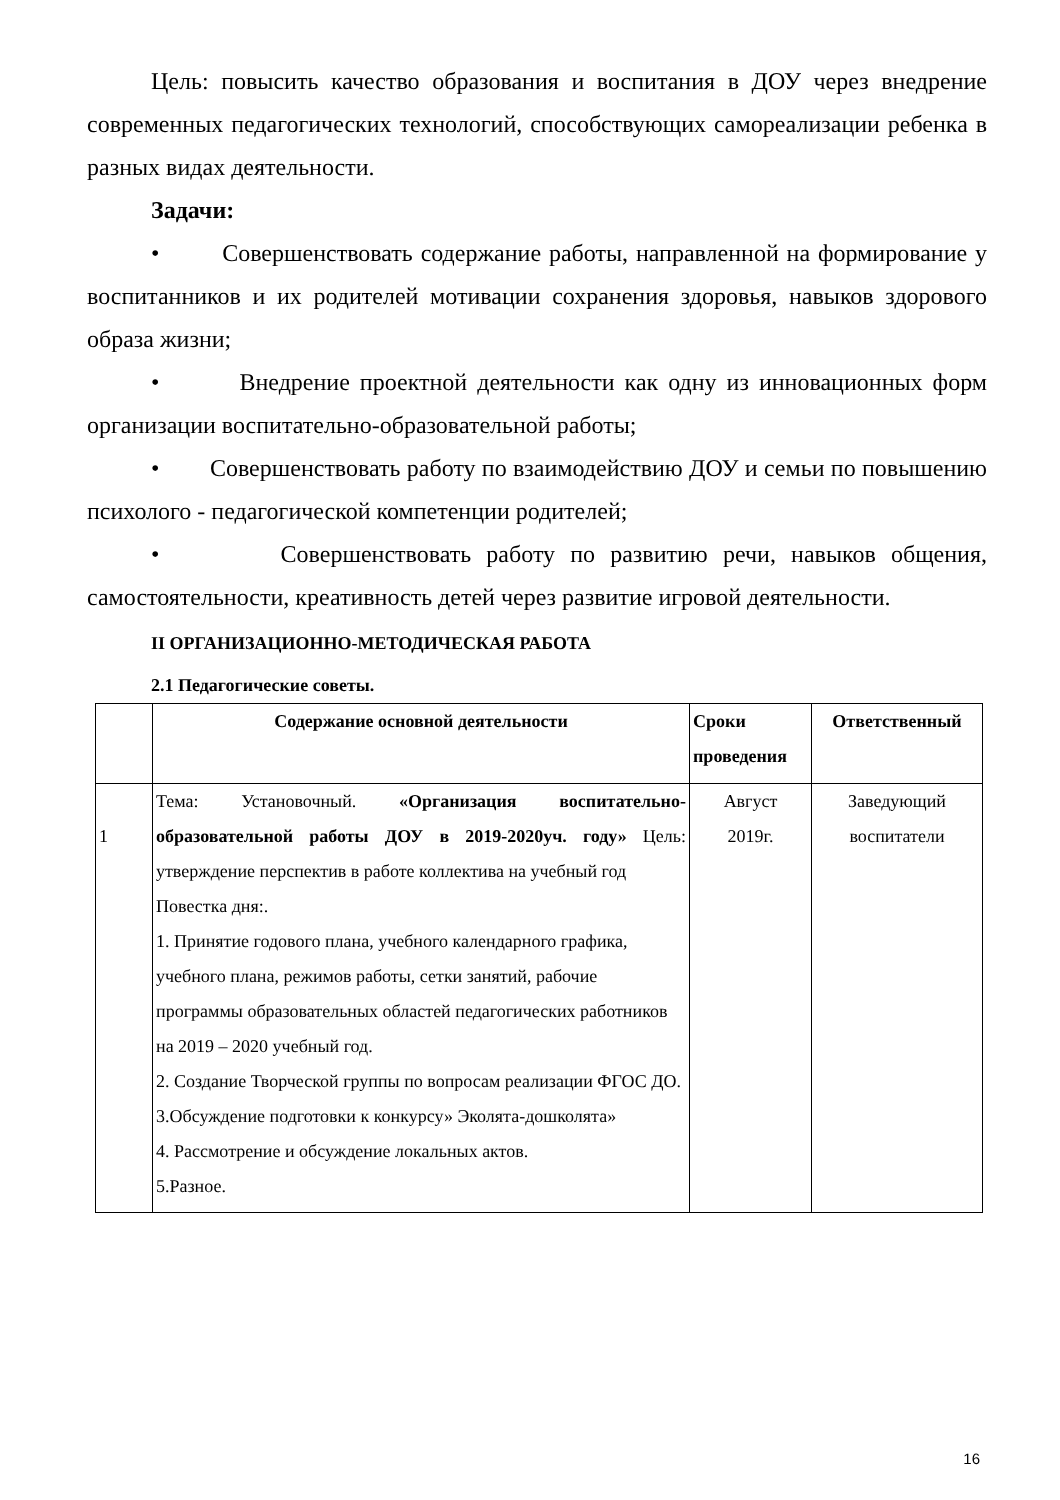Цель: повысить качество образования и воспитания в ДОУ через внедрение современных педагогических технологий, способствующих самореализации ребенка в разных видах деятельности.
Задачи:
• Совершенствовать содержание работы, направленной на формирование у воспитанников и их родителей мотивации сохранения здоровья, навыков здорового образа жизни;
• Внедрение проектной деятельности как одну из инновационных форм организации воспитательно-образовательной работы;
• Совершенствовать работу по взаимодействию ДОУ и семьи по повышению психолого - педагогической компетенции родителей;
• Совершенствовать работу по развитию речи, навыков общения, самостоятельности, креативность детей через развитие игровой деятельности.
II ОРГАНИЗАЦИОННО-МЕТОДИЧЕСКАЯ РАБОТА
2.1 Педагогические советы.
| | Содержание основной деятельности | Сроки проведения | Ответственный |
| --- | --- | --- | --- |
| 1 | Тема: Установочный. «Организация воспитательно-образовательной работы ДОУ в 2019-2020уч. году» Цель: утверждение перспектив в работе коллектива на учебный год Повестка дня:. 1. Принятие годового плана, учебного календарного графика, учебного плана, режимов работы, сетки занятий, рабочие программы образовательных областей педагогических работников на 2019 – 2020 учебный год. 2. Создание Творческой группы по вопросам реализации ФГОС ДО. 3.Обсуждение подготовки к конкурсу» Эколята-дошколята» 4. Рассмотрение и обсуждение локальных актов. 5.Разное. | Август 2019г. | Заведующий воспитатели |
16